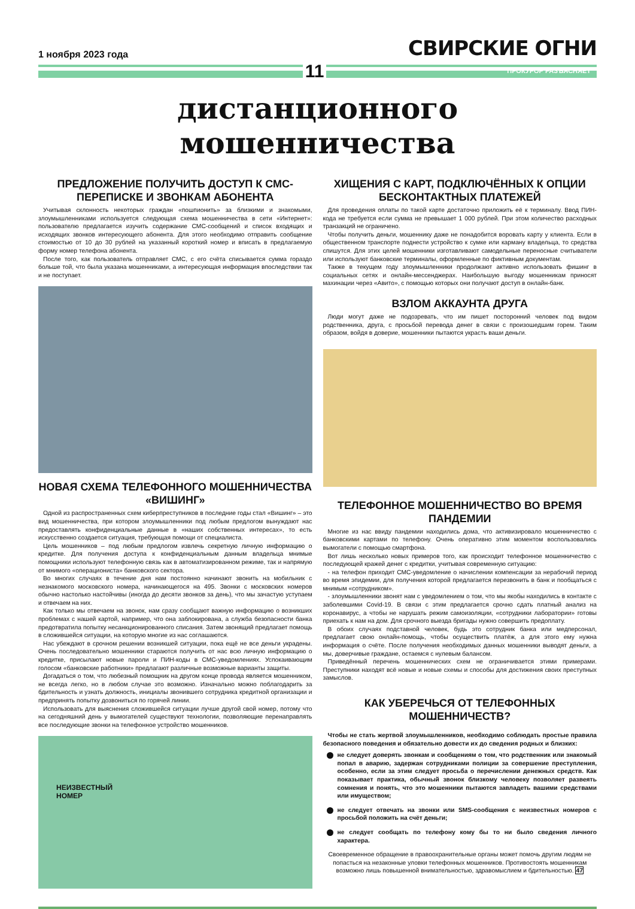1 ноября 2023 года
СВИРСКИЕ ОГНИ
11
ПРОКУРОР РАЗЪЯСНЯЕТ
дистанционного мошенничества
ПРЕДЛОЖЕНИЕ ПОЛУЧИТЬ ДОСТУП К СМС-ПЕРЕПИСКЕ И ЗВОНКАМ АБОНЕНТА
Учитывая склонность некоторых граждан «пошпионить» за близкими и знакомыми, злоумышленниками используется следующая схема мошенничества в сети «Интернет»: пользователю предлагается изучить содержание СМС-сообщений и список входящих и исходящих звонков интересующего абонента. Для этого необходимо отправить сообщение стоимостью от 10 до 30 рублей на указанный короткий номер и вписать в предлагаемую форму номер телефона абонента.
После того, как пользователь отправляет СМС, с его счёта списывается сумма гораздо больше той, что была указана мошенниками, а интересующая информация впоследствии так и не поступает.
НОВАЯ СХЕМА ТЕЛЕФОННОГО МОШЕННИЧЕСТВА «ВИШИНГ»
Одной из распространенных схем киберпреступников в последние годы стал «Вишинг» – это вид мошенничества, при котором злоумышленники под любым предлогом вынуждают нас предоставлять конфиденциальные данные в «наших собственных интересах», то есть искусственно создается ситуация, требующая помощи от специалиста.
Цель мошенников – под любым предлогом извлечь секретную личную информацию о кредитке. Для получения доступа к конфиденциальным данным владельца мнимые помощники используют телефонную связь как в автоматизированном режиме, так и напрямую от мнимого «операциониста» банковского сектора.
Во многих случаях в течение дня нам постоянно начинают звонить на мобильник с незнакомого московского номера, начинающегося на 495. Звонки с московских номеров обычно настолько настойчивы (иногда до десяти звонков за день), что мы зачастую уступаем и отвечаем на них.
Как только мы отвечаем на звонок, нам сразу сообщают важную информацию о возникших проблемах с нашей картой, например, что она заблокирована, а служба безопасности банка предотвратила попытку несанкционированного списания. Затем звонящий предлагает помощь в сложившейся ситуации, на которую многие из нас соглашаются.
Нас убеждают в срочном решении возникшей ситуации, пока ещё не все деньги украдены. Очень последовательно мошенники стараются получить от нас всю личную информацию о кредитке, присылают новые пароли и ПИН-коды в СМС-уведомлениях. Успокаивающим голосом «банковские работники» предлагают различные возможные варианты защиты.
Догадаться о том, что любезный помощник на другом конце провода является мошенником, не всегда легко, но в любом случае это возможно. Изначально можно поблагодарить за бдительность и узнать должность, инициалы звонившего сотрудника кредитной организации и предпринять попытку дозвониться по горячей линии.
Использовать для выяснения сложившейся ситуации лучше другой свой номер, потому что на сегодняшний день у вымогателей существуют технологии, позволяющие перенаправлять все последующие звонки на телефонное устройство мошенников.
НЕИЗВЕСТНЫЙ
НОМЕР
ХИЩЕНИЯ С КАРТ, ПОДКЛЮЧЁННЫХ К ОПЦИИ БЕСКОНТАКТНЫХ ПЛАТЕЖЕЙ
Для проведения оплаты по такой карте достаточно приложить её к терминалу. Ввод ПИН-кода не требуется если сумма не превышает 1 000 рублей. При этом количество расходных транзакций не ограничено.
Чтобы получить деньги, мошеннику даже не понадобится воровать карту у клиента. Если в общественном транспорте поднести устройство к сумке или карману владельца, то средства спишутся. Для этих целей мошенники изготавливают самодельные переносные считыватели или используют банковские терминалы, оформленные по фиктивным документам.
Также в текущем году злоумышленники продолжают активно использовать фишинг в социальных сетях и онлайн-мессенджерах. Наибольшую выгоду мошенникам приносят махинации через «Авито», с помощью которых они получают доступ в онлайн-банк.
ВЗЛОМ АККАУНТА ДРУГА
Люди могут даже не подозревать, что им пишет посторонний человек под видом родственника, друга, с просьбой перевода денег в связи с произошедшим горем. Таким образом, войдя в доверие, мошенники пытаются украсть ваши деньги.
ТЕЛЕФОННОЕ МОШЕННИЧЕСТВО ВО ВРЕМЯ ПАНДЕМИИ
Многие из нас ввиду пандемии находились дома, что активизировало мошенничество с банковскими картами по телефону. Очень оперативно этим моментом воспользовались вымогатели с помощью смартфона.
Вот лишь несколько новых примеров того, как происходит телефонное мошенничество с последующей кражей денег с кредитки, учитывая современную ситуацию:
- на телефон приходит СМС-уведомление о начислении компенсации за нерабочий период во время эпидемии, для получения которой предлагается перезвонить в банк и пообщаться с мнимым «сотрудником».
- злоумышленники звонят нам с уведомлением о том, что мы якобы находились в контакте с заболевшими Covid-19. В связи с этим предлагается срочно сдать платный анализ на коронавирус, а чтобы не нарушать режим самоизоляции, «сотрудники лаборатории» готовы приехать к нам на дом. Для срочного выезда бригады нужно совершить предоплату.
В обоих случаях подставной человек, будь это сотрудник банка или медперсонал, предлагает свою онлайн-помощь, чтобы осуществить платёж, а для этого ему нужна информация о счёте. После получения необходимых данных мошенники выводят деньги, а мы, доверчивые граждане, остаемся с нулевым балансом.
Приведённый перечень мошеннических схем не ограничивается этими примерами. Преступники находят всё новые и новые схемы и способы для достижения своих преступных замыслов.
КАК УБЕРЕЧЬСЯ ОТ ТЕЛЕФОННЫХ МОШЕННИЧЕСТВ?
Чтобы не стать жертвой злоумышленников, необходимо соблюдать простые правила безопасного поведения и обязательно довести их до сведения родных и близких:
не следует доверять звонкам и сообщениям о том, что родственник или знакомый попал в аварию, задержан сотрудниками полиции за совершение преступления, особенно, если за этим следует просьба о перечислении денежных средств. Как показывает практика, обычный звонок близкому человеку позволяет развеять сомнения и понять, что это мошенники пытаются завладеть вашими средствами или имуществом;
не следует отвечать на звонки или SMS-сообщения с неизвестных номеров с просьбой положить на счёт деньги;
не следует сообщать по телефону кому бы то ни было сведения личного характера.
Своевременное обращение в правоохранительные органы может помочь другим людям не попасться на незаконные уловки телефонных мошенников. Противостоять мошенникам возможно лишь повышенной внимательностью, здравомыслием и бдительностью. 47